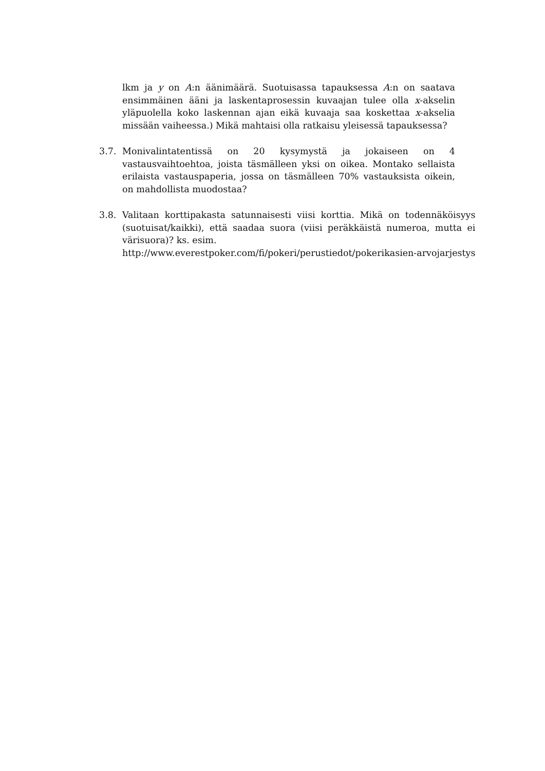lkm ja y on A:n äänimäärä. Suotuisassa tapauksessa A:n on saatava ensimmäinen ääni ja laskentaprosessin kuvaajan tulee olla x-akselin yläpuolella koko laskennan ajan eikä kuvaaja saa koskettaa x-akselia missään vaiheessa.) Mikä mahtaisi olla ratkaisu yleisessä tapauksessa?
3.7. Monivalintatentissä on 20 kysymystä ja jokaiseen on 4 vastausvaihtoehtoa, joista täsmälleen yksi on oikea. Montako sellaista erilaista vastauspaperia, jossa on täsmälleen 70% vastauksista oikein, on mahdollista muodostaa?
3.8. Valitaan korttipakasta satunnaisesti viisi korttia. Mikä on todennäköisyys (suotuisat/kaikki), että saadaa suora (viisi peräkkäistä numeroa, mutta ei värisuora)? ks. esim.
http://www.everestpoker.com/fi/pokeri/perustiedot/pokerikasien-arvojarjestys